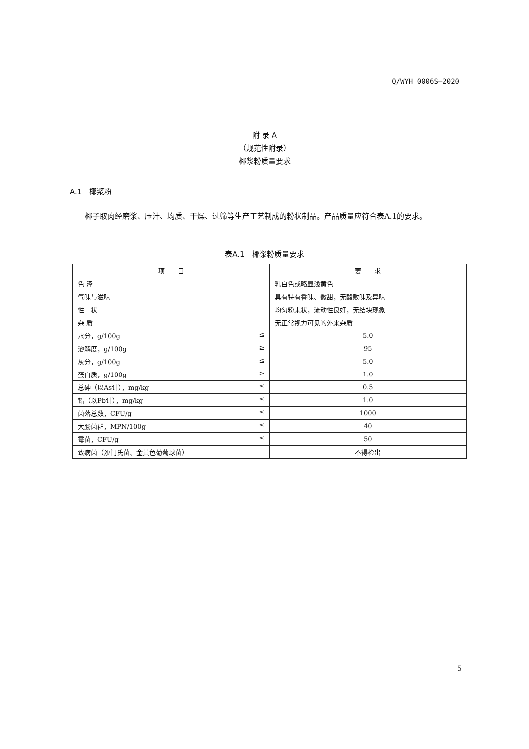Q/WYH 0006S—2020
附 录 A
（规范性附录）
椰浆粉质量要求
A.1　椰浆粉
椰子取肉经磨浆、压汁、均质、干燥、过筛等生产工艺制成的粉状制品。产品质量应符合表A.1的要求。
表A.1　椰浆粉质量要求
| 项 目 | 要 求 |
| --- | --- |
| 色 泽 | 乳白色或略显浅黄色 |
| 气味与滋味 | 具有特有香味、微甜，无酸败味及异味 |
| 性 状 | 均匀粉末状，流动性良好，无结块现象 |
| 杂 质 | 无正常视力可见的外来杂质 |
| 水分，g/100g ≤ | 5.0 |
| 溶解度，g/100g ≥ | 95 |
| 灰分，g/100g ≤ | 5.0 |
| 蛋白质，g/100g ≥ | 1.0 |
| 总砷（以As计），mg/kg ≤ | 0.5 |
| 铅（以Pb计），mg/kg ≤ | 1.0 |
| 菌落总数，CFU/g ≤ | 1000 |
| 大肠菌群，MPN/100g ≤ | 40 |
| 霉菌，CFU/g ≤ | 50 |
| 致病菌（沙门氏菌、金黄色葡萄球菌） | 不得检出 |
5